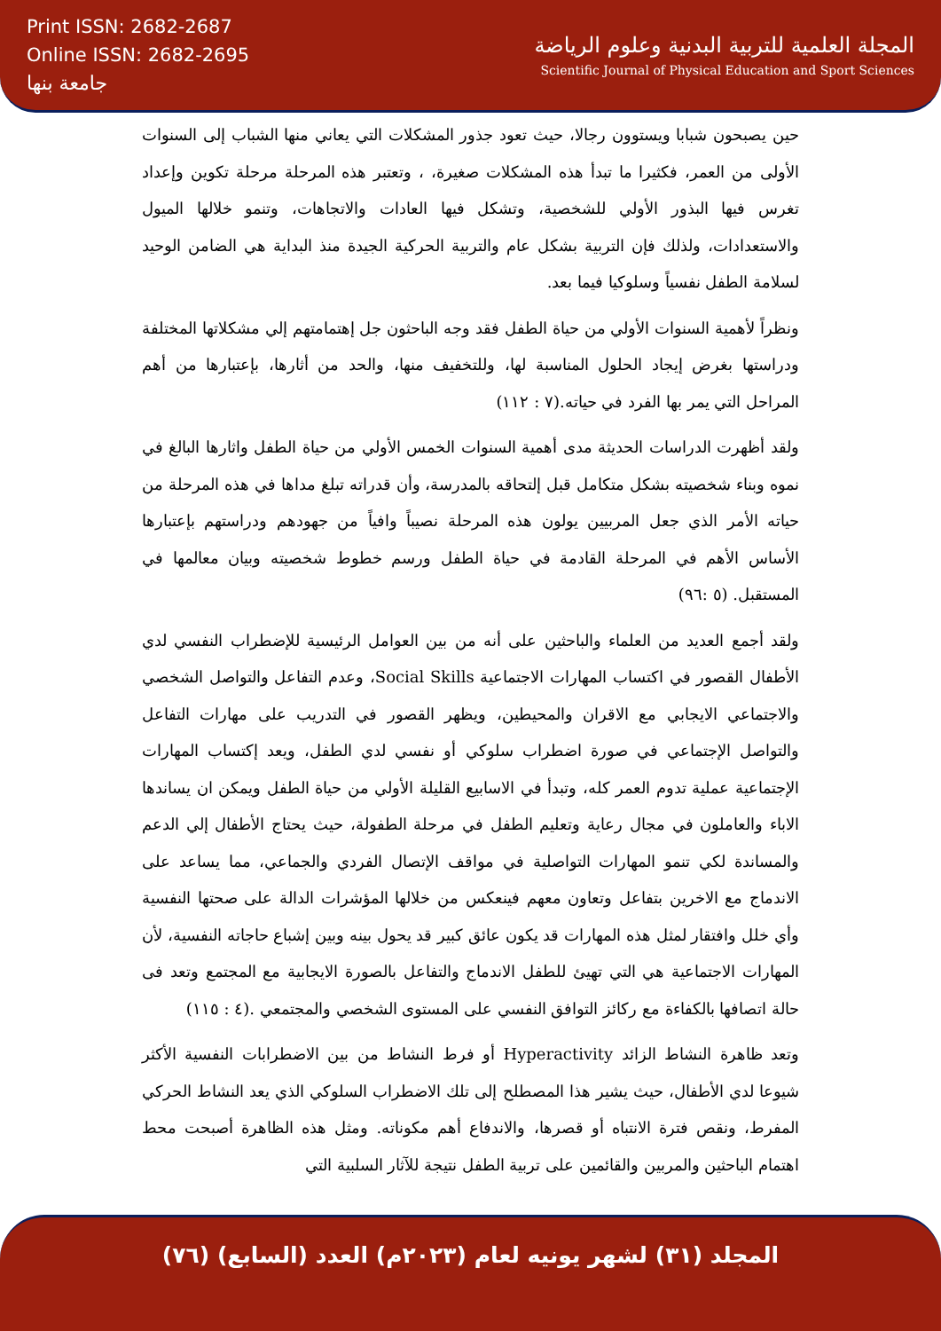Print ISSN: 2682-2687
Online ISSN: 2682-2695
جامعة بنها
المجلة العلمية للتربية البدنية وعلوم الرياضة
Scientific Journal of Physical Education and Sport Sciences
حين يصبحون شبابا ويستوون رجالا، حيث تعود جذور المشكلات التي يعاني منها الشباب إلى السنوات الأولى من العمر، فكثيرا ما تبدأ هذه المشكلات صغيرة، ، وتعتبر هذه المرحلة مرحلة تكوين وإعداد تغرس فيها البذور الأولي للشخصية، وتشكل فيها العادات والاتجاهات، وتنمو خلالها الميول والاستعدادات، ولذلك فإن التربية بشكل عام والتربية الحركية الجيدة منذ البداية هي الضامن الوحيد لسلامة الطفل نفسياً وسلوكيا فيما بعد.
ونظراً لأهمية السنوات الأولي من حياة الطفل فقد وجه الباحثون جل إهتمامتهم إلي مشكلاتها المختلفة ودراستها بغرض إيجاد الحلول المناسبة لها، وللتخفيف منها، والحد من أثارها، بإعتبارها من أهم المراحل التي يمر بها الفرد في حياته.(٧ : ١١٢)
ولقد أظهرت الدراسات الحديثة مدى أهمية السنوات الخمس الأولي من حياة الطفل واثارها البالغ في نموه وبناء شخصيته بشكل متكامل قبل إلتحاقه بالمدرسة، وأن قدراته تبلغ مداها في هذه المرحلة من حياته الأمر الذي جعل المربيين يولون هذه المرحلة نصيباً وافياً من جهودهم ودراستهم بإعتبارها الأساس الأهم في المرحلة القادمة في حياة الطفل ورسم خطوط شخصيته وبيان معالمها في المستقبل. (٥ :٩٦)
ولقد أجمع العديد من العلماء والباحثين على أنه من بين العوامل الرئيسية للإضطراب النفسي لدي الأطفال القصور في اكتساب المهارات الاجتماعية Social Skills، وعدم التفاعل والتواصل الشخصي والاجتماعي الايجابي مع الاقران والمحيطين، ويظهر القصور في التدريب على مهارات التفاعل والتواصل الإجتماعي في صورة اضطراب سلوكي أو نفسي لدي الطفل، ويعد إكتساب المهارات الإجتماعية عملية تدوم العمر كله، وتبدأ في الاسابيع القليلة الأولي من حياة الطفل ويمكن ان يساندها الاباء والعاملون في مجال رعاية وتعليم الطفل في مرحلة الطفولة، حيث يحتاج الأطفال إلي الدعم والمساندة لكي تنمو المهارات التواصلية في مواقف الإتصال الفردي والجماعي، مما يساعد على الاندماج مع الاخرين بتفاعل وتعاون معهم فينعكس من خلالها المؤشرات الدالة على صحتها النفسية وأي خلل وافتقار لمثل هذه المهارات قد يكون عائق كبير قد يحول بينه وبين إشباع حاجاته النفسية، لأن المهارات الاجتماعية هي التي تهيئ للطفل الاندماج والتفاعل بالصورة الايجابية مع المجتمع وتعد فى حالة اتصافها بالكفاءة مع ركائز التوافق النفسي على المستوى الشخصي والمجتمعي .(٤ : ١١٥)
وتعد ظاهرة النشاط الزائد Hyperactivity أو فرط النشاط من بين الاضطرابات النفسية الأكثر شيوعا لدي الأطفال، حيث يشير هذا المصطلح إلى تلك الاضطراب السلوكي الذي يعد النشاط الحركي المفرط، ونقص فترة الانتباه أو قصرها، والاندفاع أهم مكوناته. ومثل هذه الظاهرة أصبحت محط اهتمام الباحثين والمربين والقائمين على تربية الطفل نتيجة للآثار السلبية التي
المجلد (٣١) لشهر يونيه لعام (٢٠٢٣م) العدد (السابع) (٧٦)